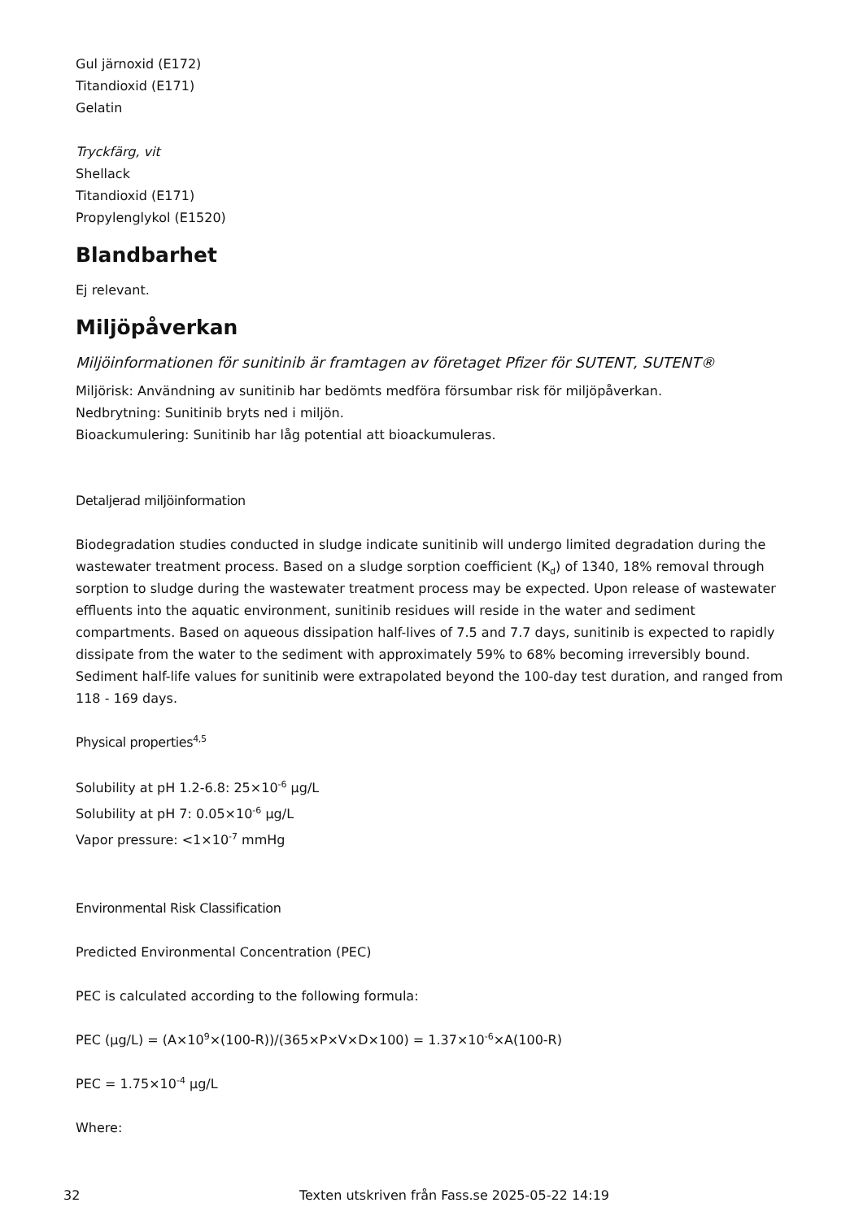Gul järnoxid (E172)
Titandioxid (E171)
Gelatin
Tryckfärg, vit
Shellack
Titandioxid (E171)
Propylenglykol (E1520)
Blandbarhet
Ej relevant.
Miljöpåverkan
Miljöinformationen för sunitinib är framtagen av företaget Pfizer för SUTENT, SUTENT®
Miljörisk: Användning av sunitinib har bedömts medföra försumbar risk för miljöpåverkan.
Nedbrytning: Sunitinib bryts ned i miljön.
Bioackumulering: Sunitinib har låg potential att bioackumuleras.
Detaljerad miljöinformation
Biodegradation studies conducted in sludge indicate sunitinib will undergo limited degradation during the wastewater treatment process. Based on a sludge sorption coefficient (K<sub>d</sub>) of 1340, 18% removal through sorption to sludge during the wastewater treatment process may be expected. Upon release of wastewater effluents into the aquatic environment, sunitinib residues will reside in the water and sediment compartments. Based on aqueous dissipation half-lives of 7.5 and 7.7 days, sunitinib is expected to rapidly dissipate from the water to the sediment with approximately 59% to 68% becoming irreversibly bound. Sediment half-life values for sunitinib were extrapolated beyond the 100-day test duration, and ranged from 118 - 169 days.
Physical properties<sup>4,5</sup>
Solubility at pH 1.2-6.8: 25×10<sup>-6</sup> µg/L
Solubility at pH 7: 0.05×10<sup>-6</sup> µg/L
Vapor pressure: <1×10<sup>-7</sup> mmHg
Environmental Risk Classification
Predicted Environmental Concentration (PEC)
PEC is calculated according to the following formula:
PEC (µg/L) = (A×10<sup>9</sup>×(100-R))/(365×P×V×D×100) = 1.37×10<sup>-6</sup>×A(100-R)
PEC = 1.75×10<sup>-4</sup> µg/L
Where:
32 Texten utskriven från Fass.se 2025-05-22 14:19